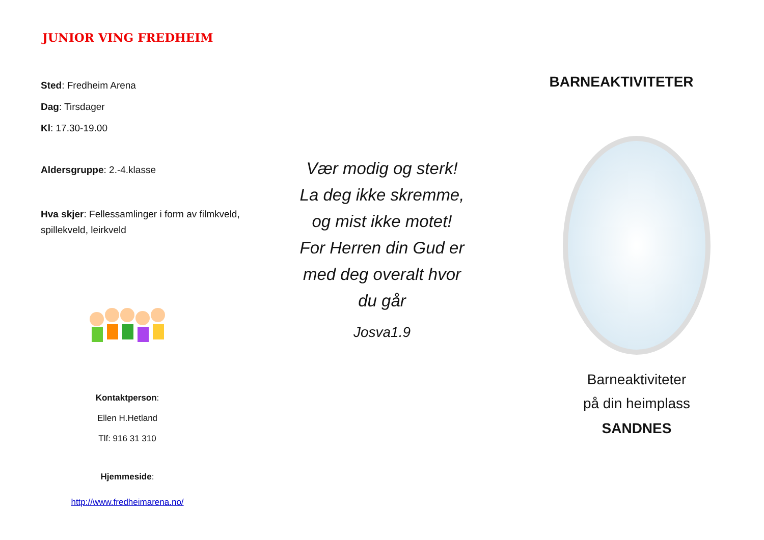JUNIOR VING FREDHEIM
Sted: Fredheim Arena
Dag: Tirsdager
Kl: 17.30-19.00
Aldersgruppe: 2.-4.klasse
Hva skjer: Fellessamlinger i form av filmkveld, spillekveld, leirkveld
Kontaktperson:
Ellen H.Hetland
Tlf: 916 31 310
Hjemmeside:
http://www.fredheimarena.no/
Vær modig og sterk!
La deg ikke skremme,
og mist ikke motet!
For Herren din Gud er
med deg overalt hvor
du går
Josva1.9
BARNEAKTIVITETER
Barneaktiviteter
på din heimplass
SANDNES